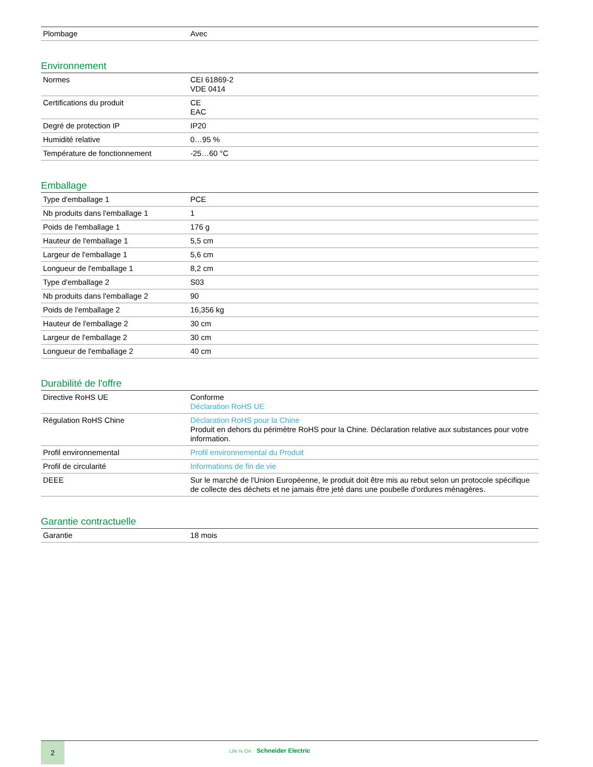| Plombage | Avec |
Environnement
| Normes | CEI 61869-2 VDE 0414 |
| Certifications du produit | CE EAC |
| Degré de protection IP | IP20 |
| Humidité relative | 0…95 % |
| Température de fonctionnement | -25…60 °C |
Emballage
| Type d'emballage 1 | PCE |
| Nb produits dans l'emballage 1 | 1 |
| Poids de l'emballage 1 | 176 g |
| Hauteur de l'emballage 1 | 5,5 cm |
| Largeur de l'emballage 1 | 5,6 cm |
| Longueur de l'emballage 1 | 8,2 cm |
| Type d'emballage 2 | S03 |
| Nb produits dans l'emballage 2 | 90 |
| Poids de l'emballage 2 | 16,356 kg |
| Hauteur de l'emballage 2 | 30 cm |
| Largeur de l'emballage 2 | 30 cm |
| Longueur de l'emballage 2 | 40 cm |
Durabilité de l'offre
| Directive RoHS UE | Conforme Déclaration RoHS UE |
| Régulation RoHS Chine | Déclaration RoHS pour la Chine Produit en dehors du périmètre RoHS pour la Chine. Déclaration relative aux substances pour votre information. |
| Profil environnemental | Profil environnemental du Produit |
| Profil de circularité | Informations de fin de vie |
| DEEE | Sur le marché de l'Union Européenne, le produit doit être mis au rebut selon un protocole spécifique de collecte des déchets et ne jamais être jeté dans une poubelle d'ordures ménagères. |
Garantie contractuelle
| Garantie | 18 mois |
2
Life Is On Schneider Electric